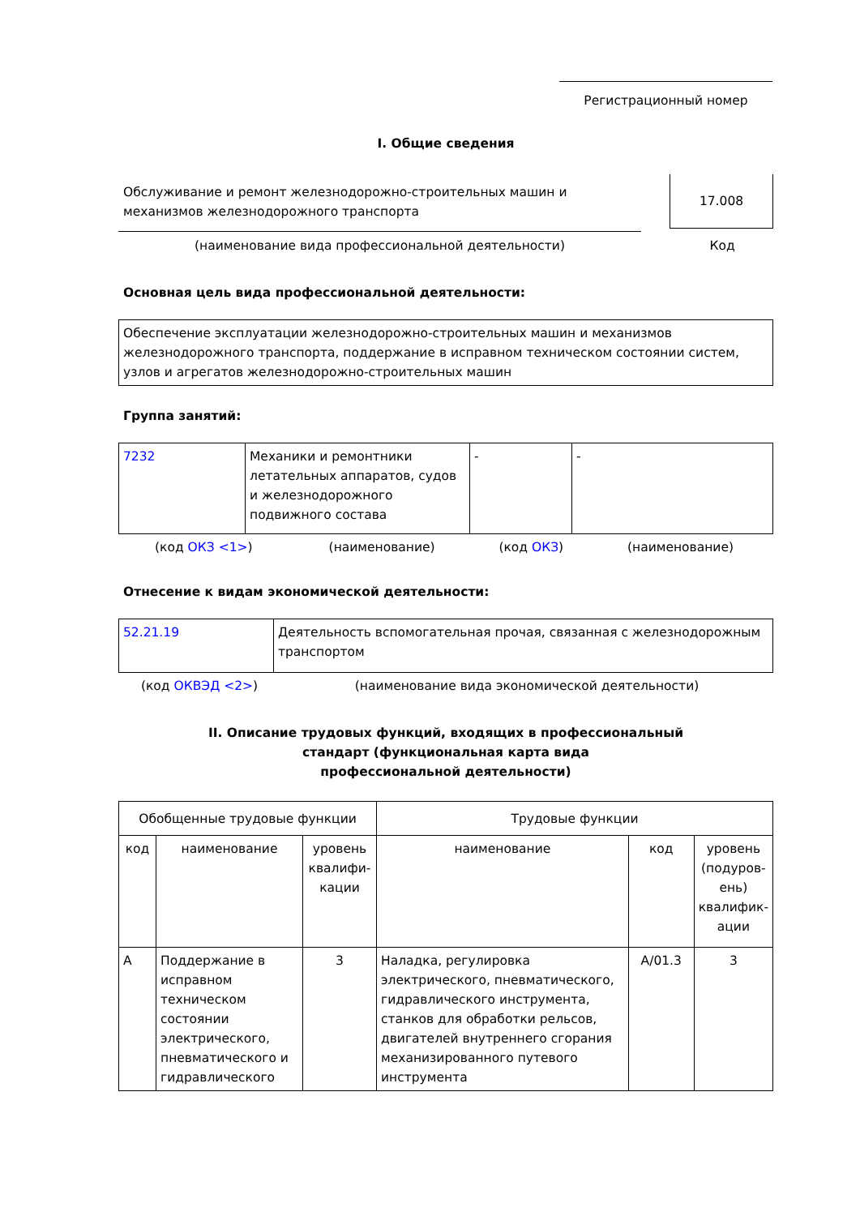Регистрационный номер
I. Общие сведения
Обслуживание и ремонт железнодорожно-строительных машин и механизмов железнодорожного транспорта
17.008
(наименование вида профессиональной деятельности) Код
Основная цель вида профессиональной деятельности:
| Обеспечение эксплуатации железнодорожно-строительных машин и механизмов железнодорожного транспорта, поддержание в исправном техническом состоянии систем, узлов и агрегатов железнодорожно-строительных машин |
Группа занятий:
| 7232 | Механики и ремонтники летательных аппаратов, судов и железнодорожного подвижного состава | - | - |
| (код ОКЗ <1> ) | (наименование) | (код ОКЗ ) | (наименование) |
Отнесение к видам экономической деятельности:
| 52.21.19 | Деятельность вспомогательная прочая, связанная с железнодорожным транспортом |
| (код ОКВЭД <2> ) | (наименование вида экономической деятельности) |
II. Описание трудовых функций, входящих в профессиональный
стандарт (функциональная карта вида
профессиональной деятельности)
| Обобщенные трудовые функции | | | Трудовые функции | | |
| --- | --- | --- | --- | --- | --- |
| код | наименование | уровень квалифи­кации | наименование | код | уровень (подуров­ень) квалифик­ации |
| A | Поддержание в исправном техническом состоянии электрического, пневматического и гидравлического | 3 | Наладка, регулировка электрического, пневматического, гидравлического инструмента, станков для обработки рельсов, двигателей внутреннего сгорания механизированного путевого инструмента | A/01.3 | 3 |